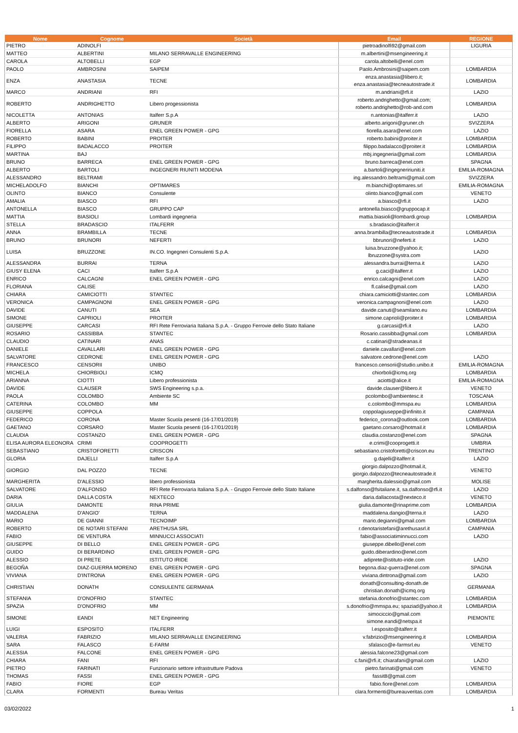| Nome | Cognome | Società | Email | REGIONE |
| --- | --- | --- | --- | --- |
| PIETRO | ADINOLFI | | pietroadinolfi92@gmail.com | LIGURIA |
| MATTEO | ALBERTINI | MILANO SERRAVALLE ENGINEERING | m.albertini@msengineering.it | |
| CAROLA | ALTOBELLI | EGP | carola.altobelli@enel.com | |
| PAOLO | AMBROSINI | SAIPEM | Paolo.Ambrosini@saipem.com | LOMBARDIA |
| ENZA | ANASTASIA | TECNE | enza.anastasia@libero.it; enza.anastasia@tecneautostrade.it | LOMBARDIA |
| MARCO | ANDRIANI | RFI | m.andriani@rfi.it | LAZIO |
| ROBERTO | ANDRIGHETTO | Libero progessionista | roberto.andrighetto@gmail.com; roberto.andrighetto@rob-and.com | LOMBARDIA |
| NICOLETTA | ANTONIAS | Italferr S.p.A | n.antonias@italferr.it | LAZIO |
| ALBERTO | ARIGONI | GRUNER | alberto.arigoni@gruner.ch | SVIZZERA |
| FIORELLA | ASARA | ENEL GREEN POWER - GPG | fiorella.asara@enel.com | LAZIO |
| ROBERTO | BABINI | PROITER | roberto.babini@proiter.it | LOMBARDIA |
| FILIPPO | BADALACCO | PROITER | filippo.badalacco@proiter.it | LOMBARDIA |
| MARTINA | BAJ | | mbj.ingegneria@gmail.com | LOMBARDIA |
| BRUNO | BARRECA | ENEL GREEN POWER - GPG | bruno.barreca@enel.com | SPAGNA |
| ALBERTO | BARTOLI | INGEGNERI RIUNITI MODENA | a.bartoli@ingegneririuniti.it | EMILIA-ROMAGNA |
| ALESSANDRO | BELTRAMI | | ing.alessandro.beltrami@gmail.com | SVIZZERA |
| MICHELADOLFO | BIANCHI | OPTIMARES | m.bianchi@optimares.srl | EMILIA-ROMAGNA |
| OLINTO | BIANCO | Consulente | olinto.bianco@gmail.com | VENETO |
| AMALIA | BIASCO | RFI | a.biasco@rfi.it | LAZIO |
| ANTONELLA | BIASCO | GRUPPO CAP | antonella.biasco@gruppocap.it | |
| MATTIA | BIASIOLI | Lombardi ingegneria | mattia.biasioli@lombardi.group | LOMBARDIA |
| STELLA | BRADASCIO | ITALFERR | s.bradascio@italferr.it | |
| ANNA | BRAMBILLA | TECNE | anna.brambilla@tecneautostrade.it | LOMBARDIA |
| BRUNO | BRUNORI | NEFERTI | bbrunori@neferti.it | LAZIO |
| LUISA | BRUZZONE | IN.CO. Ingegneri Consulenti S.p.A. | luisa.bruzzone@yahoo.it; lbruzzone@systra.com | LAZIO |
| ALESSANDRA | BURRAI | TERNA | alessandra.burrai@terna.it | LAZIO |
| GIUSY ELENA | CACI | Italferr S.p.A | g.caci@italferr.it | LAZIO |
| ENRICO | CALCAGNI | ENEL GREEN POWER - GPG | enrico.calcagni@enel.com | LAZIO |
| FLORIANA | CALISE | | fl.calise@gmail.com | LAZIO |
| CHIARA | CAMICIOTTI | STANTEC | chiara.camiciotti@stantec.com | LOMBARDIA |
| VERONICA | CAMPAGNONI | ENEL GREEN POWER - GPG | veronica.campagnoni@enel.com | LAZIO |
| DAVIDE | CANUTI | SEA | davide.canuti@seamilano.eu | LOMBARDIA |
| SIMONE | CAPRIOLI | PROITER | simone.caprioli@proiter.it | LOMBARDIA |
| GIUSEPPE | CARCASI | RFI Rete Ferroviaria Italiana S.p.A. - Gruppo Ferrovie dello Stato Italiane | g.carcasi@rfi.it | LAZIO |
| ROSARIO | CASSIBBA | STANTEC | Rosario.cassibba@gmail.com | LOMBARDIA |
| CLAUDIO | CATINARI | ANAS | c.catinari@stradeanas.it | |
| DANIELE | CAVALLARI | ENEL GREEN POWER - GPG | daniele.cavallari@enel.com | |
| SALVATORE | CEDRONE | ENEL GREEN POWER - GPG | salvatore.cedrone@enel.com | LAZIO |
| FRANCESCO | CENSORII | UNIBO | francesco.censorii@studio.unibo.it | EMILIA-ROMAGNA |
| MICHELA | CHIORBIOLI | ICMQ | chiorboli@icmq.org | LOMBARDIA |
| ARIANNA | CIOTTI | Libero professionista | aciotti@alice.it | EMILIA-ROMAGNA |
| DAVIDE | CLAUSER | SWS Engineering s.p.a. | davide.clauser@libero.it | VENETO |
| PAOLA | COLOMBO | Ambiente SC | pcolombo@ambientesc.it | TOSCANA |
| CATERINA | COLOMBO | MM | c.colombo@mmspa.eu | LOMBARDIA |
| GIUSEPPE | COPPOLA | | coppolagiuseppe@infinito.it | CAMPANIA |
| FEDERICO | CORONA | Master Scuola pesenti (16-17/01/2019) | federico_corona@outlook.com | LOMBARDIA |
| GAETANO | CORSARO | Master Scuola pesenti (16-17/01/2019) | gaetano.corsaro@hotmail.it | LOMBARDIA |
| CLAUDIA | COSTANZO | ENEL GREEN POWER - GPG | claudia.costanzo@enel.com | SPAGNA |
| ELISA AURORA ELEONORA | CRIMI | COOPROGETTI | e.crimi@cooprogetti.it | UMBRIA |
| SEBASTIANO | CRISTOFORETTI | CRISCON | sebastiano.cristoforetti@criscon.eu | TRENTINO |
| GLORIA | DAJELLI | Italferr S.p.A | g.dajelli@italferr.it | LAZIO |
| GIORGIO | DAL POZZO | TECNE | giorgio.dalpozzo@hotmail.it, giorgio.dalpozzo@tecneautostrade.it | VENETO |
| MARGHERITA | D'ALESSIO | libero professionista | margherita.dalessio@gmail.com | MOLISE |
| SALVATORE | D'ALFONSO | RFI Rete Ferroviaria Italiana S.p.A. - Gruppo Ferrovie dello Stato Italiane | s.dalfonso@fsitaliane.it, sa.dalfonso@rfi.it | LAZIO |
| DARIA | DALLA COSTA | NEXTECO | daria.dallacosta@nexteco.it | VENETO |
| GIULIA | DAMONTE | RINA PRIME | giulia.damonte@rinaprime.com | LOMBARDIA |
| MADDALENA | D'ANGIO' | TERNA | maddalena.dangio@terna.it | LAZIO |
| MARIO | DE GIANNI | TECNOIMP | mario.degianni@gmail.com | LOMBARDIA |
| ROBERTO | DE NOTARI STEFANI | ARETHUSA SRL | r.denotaristefani@arethusasrl.it | CAMPANIA |
| FABIO | DE VENTURA | MINNUCCI ASSOCIATI | fabio@associatiminnucci.com | LAZIO |
| GIUSEPPE | DI BELLO | ENEL GREEN POWER - GPG | giuseppe.dibello@enel.com | |
| GUIDO | DI BERARDINO | ENEL GREEN POWER - GPG | guido.diberardino@enel.com | |
| ALESSIO | DI PRETE | ISTITUTO IRIDE | adiprete@istituto-iride.com | LAZIO |
| BEGOÑA | DIAZ-GUERRA MORENO | ENEL GREEN POWER - GPG | begona.diaz-guerra@enel.com | SPAGNA |
| VIVIANA | D'INTRONA | ENEL GREEN POWER - GPG | viviana.dintrona@gmail.com | LAZIO |
| CHRISTIAN | DONATH | CONSULENTE GERMANIA | donath@consulting-donath.de christian.donath@icmq.org | GERMANIA |
| STEFANIA | D'ONOFRIO | STANTEC | stefania.donofrio@stantec.com | LOMBARDIA |
| SPAZIA | D'ONOFRIO | MM | s.donofrio@mmspa.eu; spaziad@yahoo.it | LOMBARDIA |
| SIMONE | EANDI | NET Engineering | simociccio@gmail.com simone.eandi@netspa.it | PIEMONTE |
| LUIGI | ESPOSITO | ITALFERR | l.esposito@italferr.it | |
| VALERIA | FABRIZIO | MILANO SERRAVALLE ENGINEERING | v.fabrizio@msengineering.it | LOMBARDIA |
| SARA | FALASCO | E-FARM | sfalasco@e-farmsrl.eu | VENETO |
| ALESSIA | FALCONE | ENEL GREEN POWER - GPG | alessia.falcone23@gmail.com | |
| CHIARA | FANI | RFI | c.fani@rfi.it; chiarafani@gmail.com | LAZIO |
| PIETRO | FARINATI | Funzionario settore infrastrutture Padova | pietro.farinati@gmail.com | VENETO |
| THOMAS | FASSI | ENEL GREEN POWER - GPG | fassit8@gmail.com | |
| FABIO | FIORE | EGP | fabio.fiore@enel.com | LOMBARDIA |
| CLARA | FORMENTI | Bureau Veritas | clara.formenti@bureauveritas.com | LOMBARDIA |
03/02/2022 1